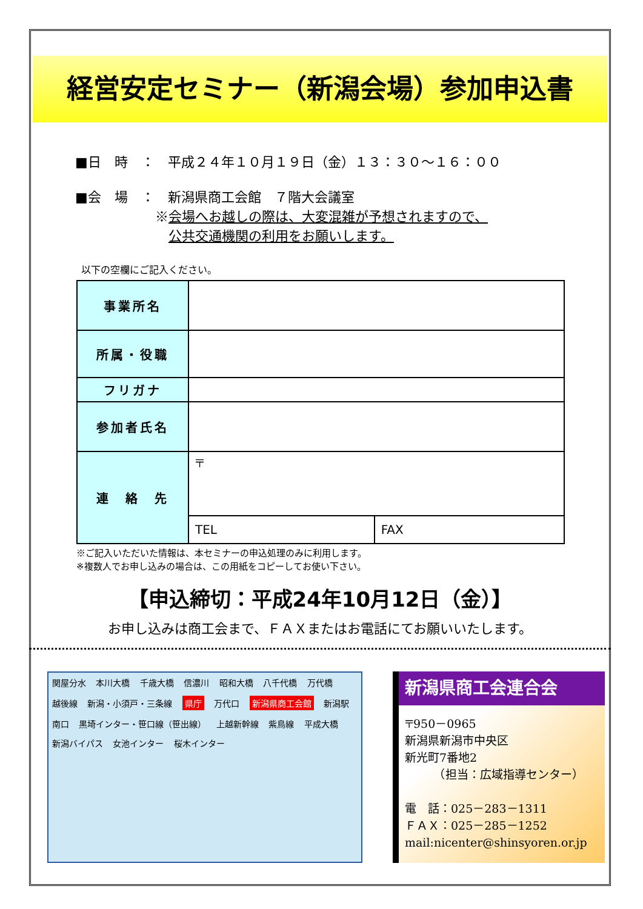経営安定セミナー（新潟会場）参加申込書
■日　時　：　平成２４年１０月１９日（金）１３：３０～１６：００
■会　場　：　新潟県商工会館　７階大会議室
　　　　　　※会場へお越しの際は、大変混雑が予想されますので、
　　　　　　　公共交通機関の利用をお願いします。
以下の空欄にご記入ください。
| 事業所名 | | |
| 所属・役職 | | |
| フリガナ | | |
| 参加者氏名 | | |
| 連 絡 先 | 〒 | |
| | TEL | FAX |
※ご記入いただいた情報は、本セミナーの申込処理のみに利用します。
※複数人でお申し込みの場合は、この用紙をコピーしてお使い下さい。
【申込締切：平成24年10月12日（金）】
お申し込みは商工会まで、ＦＡＸまたはお電話にてお願いいたします。
関屋分水 本川大橋 千歳大橋 信濃川 昭和大橋 八千代橋 万代橋 越後線 新潟・小須戸・三条線 県庁 万代口 新潟県商工会館 新潟駅 南口 黒埼インター・笹口線（笹出線） 上越新幹線 紫鳥線 平成大橋 新潟バイパス 女池インター 桜木インター
新潟県商工会連合会
〒950－0965
新潟県新潟市中央区
新光町7番地2
　　　（担当：広域指導センター）
電　話：025－283－1311
ＦＡＸ：025－285－1252
mail:nicenter@shinsyoren.or.jp